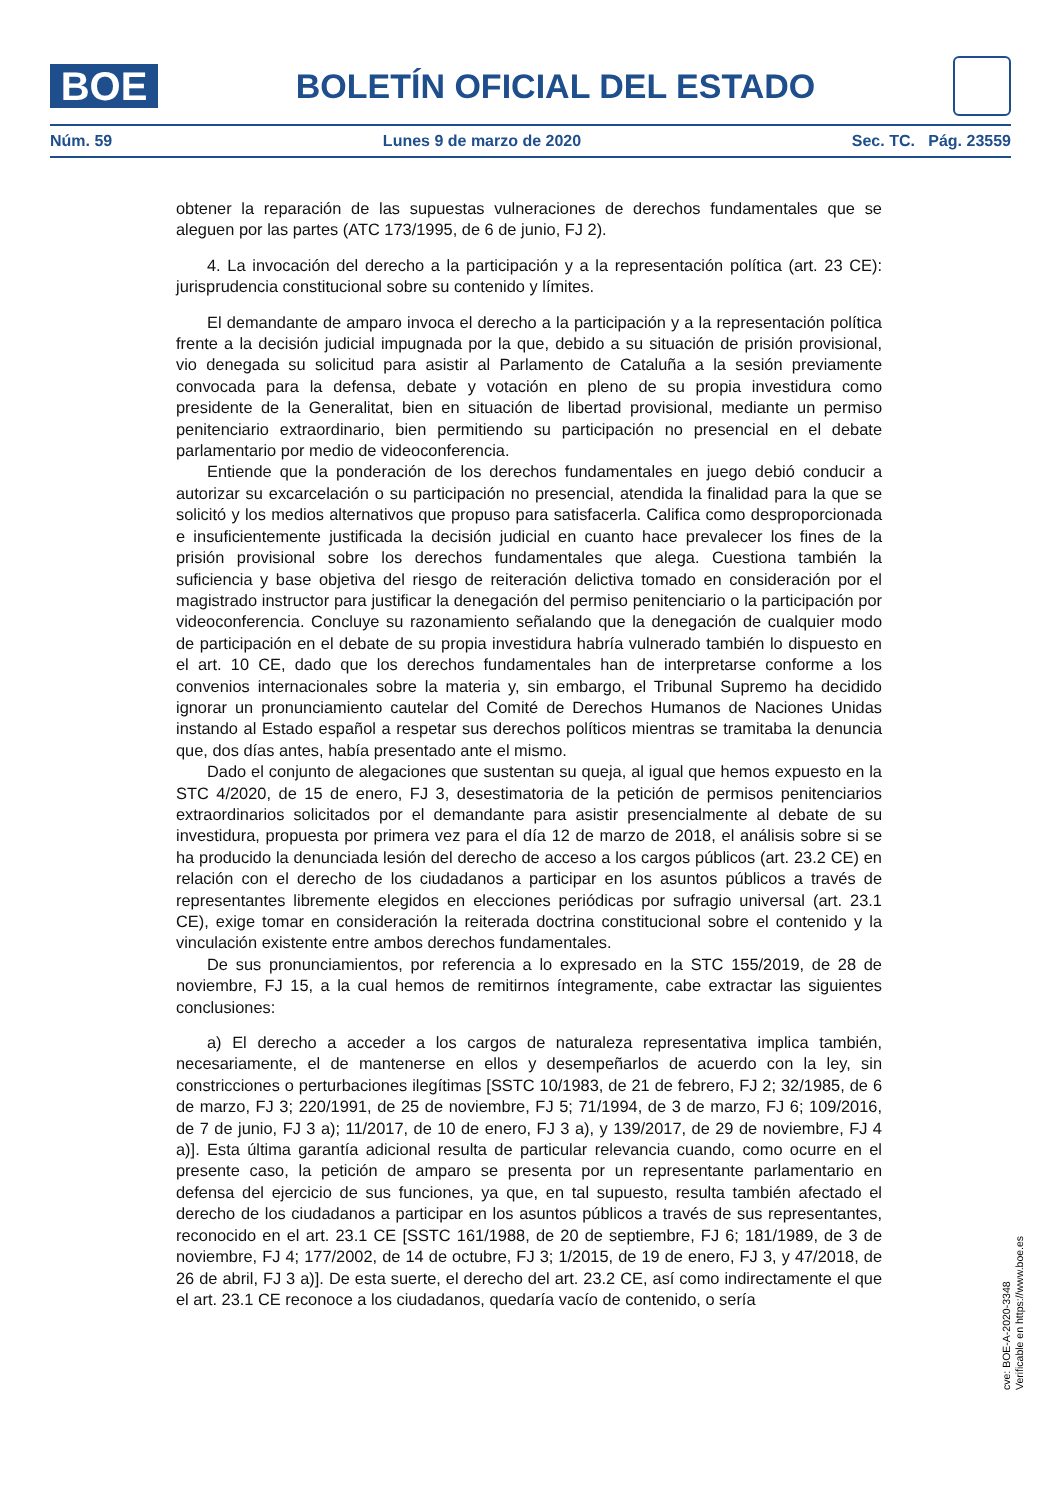BOE
BOLETÍN OFICIAL DEL ESTADO
Núm. 59 Lunes 9 de marzo de 2020 Sec. TC. Pág. 23559
obtener la reparación de las supuestas vulneraciones de derechos fundamentales que se aleguen por las partes (ATC 173/1995, de 6 de junio, FJ 2).
4. La invocación del derecho a la participación y a la representación política (art. 23 CE): jurisprudencia constitucional sobre su contenido y límites.
El demandante de amparo invoca el derecho a la participación y a la representación política frente a la decisión judicial impugnada por la que, debido a su situación de prisión provisional, vio denegada su solicitud para asistir al Parlamento de Cataluña a la sesión previamente convocada para la defensa, debate y votación en pleno de su propia investidura como presidente de la Generalitat, bien en situación de libertad provisional, mediante un permiso penitenciario extraordinario, bien permitiendo su participación no presencial en el debate parlamentario por medio de videoconferencia.
Entiende que la ponderación de los derechos fundamentales en juego debió conducir a autorizar su excarcelación o su participación no presencial, atendida la finalidad para la que se solicitó y los medios alternativos que propuso para satisfacerla. Califica como desproporcionada e insuficientemente justificada la decisión judicial en cuanto hace prevalecer los fines de la prisión provisional sobre los derechos fundamentales que alega. Cuestiona también la suficiencia y base objetiva del riesgo de reiteración delictiva tomado en consideración por el magistrado instructor para justificar la denegación del permiso penitenciario o la participación por videoconferencia. Concluye su razonamiento señalando que la denegación de cualquier modo de participación en el debate de su propia investidura habría vulnerado también lo dispuesto en el art. 10 CE, dado que los derechos fundamentales han de interpretarse conforme a los convenios internacionales sobre la materia y, sin embargo, el Tribunal Supremo ha decidido ignorar un pronunciamiento cautelar del Comité de Derechos Humanos de Naciones Unidas instando al Estado español a respetar sus derechos políticos mientras se tramitaba la denuncia que, dos días antes, había presentado ante el mismo.
Dado el conjunto de alegaciones que sustentan su queja, al igual que hemos expuesto en la STC 4/2020, de 15 de enero, FJ 3, desestimatoria de la petición de permisos penitenciarios extraordinarios solicitados por el demandante para asistir presencialmente al debate de su investidura, propuesta por primera vez para el día 12 de marzo de 2018, el análisis sobre si se ha producido la denunciada lesión del derecho de acceso a los cargos públicos (art. 23.2 CE) en relación con el derecho de los ciudadanos a participar en los asuntos públicos a través de representantes libremente elegidos en elecciones periódicas por sufragio universal (art. 23.1 CE), exige tomar en consideración la reiterada doctrina constitucional sobre el contenido y la vinculación existente entre ambos derechos fundamentales.
De sus pronunciamientos, por referencia a lo expresado en la STC 155/2019, de 28 de noviembre, FJ 15, a la cual hemos de remitirnos íntegramente, cabe extractar las siguientes conclusiones:
a) El derecho a acceder a los cargos de naturaleza representativa implica también, necesariamente, el de mantenerse en ellos y desempeñarlos de acuerdo con la ley, sin constricciones o perturbaciones ilegítimas [SSTC 10/1983, de 21 de febrero, FJ 2; 32/1985, de 6 de marzo, FJ 3; 220/1991, de 25 de noviembre, FJ 5; 71/1994, de 3 de marzo, FJ 6; 109/2016, de 7 de junio, FJ 3 a); 11/2017, de 10 de enero, FJ 3 a), y 139/2017, de 29 de noviembre, FJ 4 a)]. Esta última garantía adicional resulta de particular relevancia cuando, como ocurre en el presente caso, la petición de amparo se presenta por un representante parlamentario en defensa del ejercicio de sus funciones, ya que, en tal supuesto, resulta también afectado el derecho de los ciudadanos a participar en los asuntos públicos a través de sus representantes, reconocido en el art. 23.1 CE [SSTC 161/1988, de 20 de septiembre, FJ 6; 181/1989, de 3 de noviembre, FJ 4; 177/2002, de 14 de octubre, FJ 3; 1/2015, de 19 de enero, FJ 3, y 47/2018, de 26 de abril, FJ 3 a)]. De esta suerte, el derecho del art. 23.2 CE, así como indirectamente el que el art. 23.1 CE reconoce a los ciudadanos, quedaría vacío de contenido, o sería
cve: BOE-A-2020-3348
Verificable en https://www.boe.es